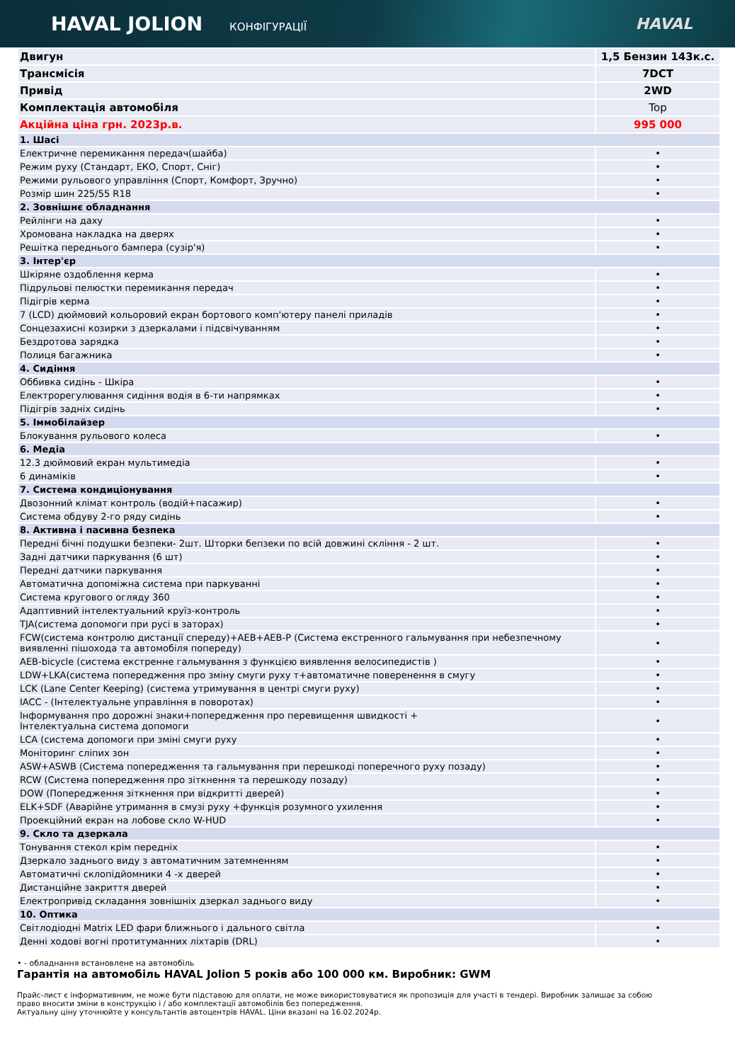HAVAL JOLION КОНФІГУРАЦІЇ HAVAL
| Двигун | 1,5 Бензин 143к.с. |
| Трансмісія | 7DCT |
| Привід | 2WD |
| Комплектація автомобіля | Top |
| Акційна ціна грн. 2023р.в. | 995 000 |
| 1. Шасі | |
| Електричне перемикання передач(шайба) | • |
| Режим руху (Стандарт, ЕКО, Спорт, Сніг) | • |
| Режими рульового управління (Спорт, Комфорт, Зручно) | • |
| Розмір шин 225/55 R18 | • |
| 2. Зовнішнє обладнання | |
| Рейлінги на даху | • |
| Хромована накладка на дверях | • |
| Решітка переднього бампера (сузір'я) | • |
| 3. Інтер'єр | |
| Шкіряне оздоблення керма | • |
| Підрульові пелюстки перемикання передач | • |
| Підігрів керма | • |
| 7 (LCD) дюймовий кольоровий екран бортового комп'ютеру панелі приладів | • |
| Сонцезахисні козирки з дзеркалами і підсвічуванням | • |
| Бездротова зарядка | • |
| Полиця багажника | • |
| 4. Сидіння | |
| Оббивка сидінь - Шкіра | • |
| Електрорегулювання сидіння водія в 6-ти напрямках | • |
| Підігрів задніх сидінь | • |
| 5. Іммобілайзер | |
| Блокування рульового колеса | • |
| 6. Медіа | |
| 12.3 дюймовий екран мультимедіа | • |
| 6 динаміків | • |
| 7. Система кондиціонування | |
| Двозонний клімат контроль (водій+пасажир) | • |
| Система обдуву 2-го ряду сидінь | • |
| 8. Активна і пасивна безпека | |
| Передні бічні подушки безпеки- 2шт. Шторки бепзеки по всій довжині скління - 2 шт. | • |
| Задні датчики паркування (6 шт) | • |
| Передні датчики паркування | • |
| Автоматична допоміжна система при паркуванні | • |
| Система кругового огляду 360 | • |
| Адаптивний інтелектуальний круїз-контроль | • |
| TJA(система допомоги при русі в заторах) | • |
| FCW(система контролю дистанції спереду)+AEB+AEB-P (Система екстренного гальмування при небезпечному виявленні пішохода та автомобіля попереду) | • |
| AEB-bicycle (система екстренне гальмування з функцією виявлення велосипедистів ) | • |
| LDW+LKA(система попередження про зміну смуги руху т+автоматичне поверенення в смугу | • |
| LCK (Lane Center Keeping) (система утримування в центрі смуги руху) | • |
| IACC - (Інтелектуальне управління в поворотах) | • |
| Інформування про дорожні знаки+попередження про перевищення швидкості + Інтелектуальна система допомоги | • |
| LCA (система допомоги при зміні смуги руху | • |
| Моніторинг сліпих зон | • |
| ASW+ASWB (Система попередження та гальмування при перешкоді поперечного руху позаду) | • |
| RCW (Система попередження про зіткнення та перешкоду позаду) | • |
| DOW (Попередження зіткнення при відкритті дверей) | • |
| ELK+SDF (Аварійне утримання в смузі руху +функція розумного ухилення | • |
| Проекційний екран на лобове скло W-HUD | • |
| 9. Скло та дзеркала | |
| Тонування стекол крім передніх | • |
| Дзеркало заднього виду з автоматичним затемненням | • |
| Автоматичні склопідйомники 4 -х дверей | • |
| Дистанційне закриття дверей | • |
| Електропривід складання зовнішніх дзеркал заднього виду | • |
| 10. Оптика | |
| Світлодіодні Matrix LED фари ближнього і дального світла | • |
| Денні ходові вогні протитуманних ліхтарів (DRL) | • |
• - обладнання встановлене на автомобіль
Гарантія на автомобіль HAVAL Jolion 5 років або 100 000 км. Виробник: GWM
Прайс-лист є інформативним, не може бути підставою для оплати, не може використовуватися як пропозиція для участі в тендері. Виробник залишає за собою право вносити зміни в конструкцію і / або комплектації автомобілів без попередження.
Актуальну ціну уточнюйте у консультантів автоцентрів HAVAL. Ціни вказані на 16.02.2024р.